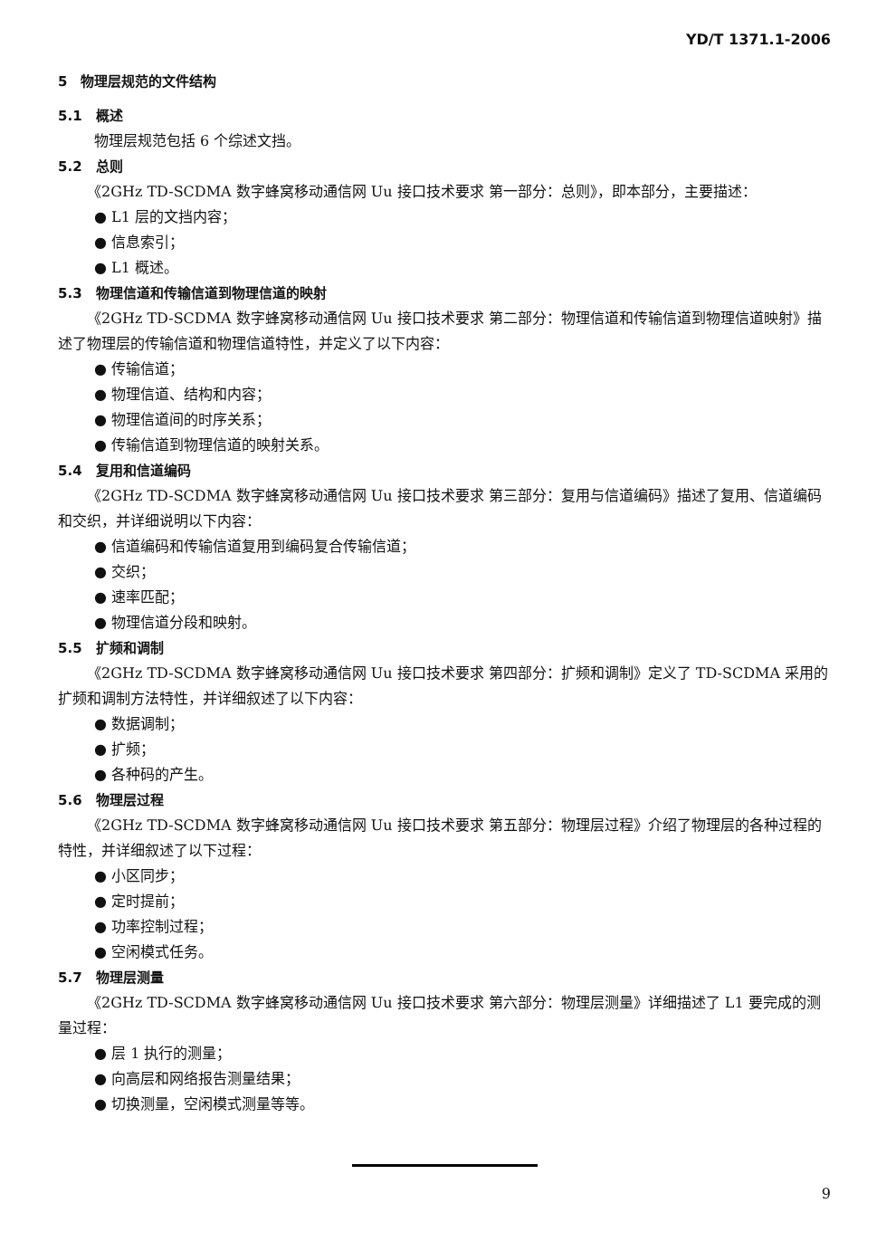YD/T 1371.1-2006
5　物理层规范的文件结构
5.1　概述
物理层规范包括 6 个综述文挡。
5.2　总则
《2GHz TD-SCDMA 数字蜂窝移动通信网 Uu 接口技术要求 第一部分：总则》，即本部分，主要描述：
● L1 层的文挡内容；
● 信息索引；
● L1 概述。
5.3　物理信道和传输信道到物理信道的映射
《2GHz TD-SCDMA 数字蜂窝移动通信网 Uu 接口技术要求 第二部分：物理信道和传输信道到物理信道映射》描述了物理层的传输信道和物理信道特性，并定义了以下内容：
● 传输信道；
● 物理信道、结构和内容；
● 物理信道间的时序关系；
● 传输信道到物理信道的映射关系。
5.4　复用和信道编码
《2GHz TD-SCDMA 数字蜂窝移动通信网 Uu 接口技术要求 第三部分：复用与信道编码》描述了复用、信道编码和交织，并详细说明以下内容：
● 信道编码和传输信道复用到编码复合传输信道；
● 交织；
● 速率匹配；
● 物理信道分段和映射。
5.5　扩频和调制
《2GHz TD-SCDMA 数字蜂窝移动通信网 Uu 接口技术要求 第四部分：扩频和调制》定义了 TD-SCDMA 采用的扩频和调制方法特性，并详细叙述了以下内容：
● 数据调制；
● 扩频；
● 各种码的产生。
5.6　物理层过程
《2GHz TD-SCDMA 数字蜂窝移动通信网 Uu 接口技术要求 第五部分：物理层过程》介绍了物理层的各种过程的特性，并详细叙述了以下过程：
● 小区同步；
● 定时提前；
● 功率控制过程；
● 空闲模式任务。
5.7　物理层测量
《2GHz TD-SCDMA 数字蜂窝移动通信网 Uu 接口技术要求 第六部分：物理层测量》详细描述了 L1 要完成的测量过程：
● 层 1 执行的测量；
● 向高层和网络报告测量结果；
● 切换测量，空闲模式测量等等。
9